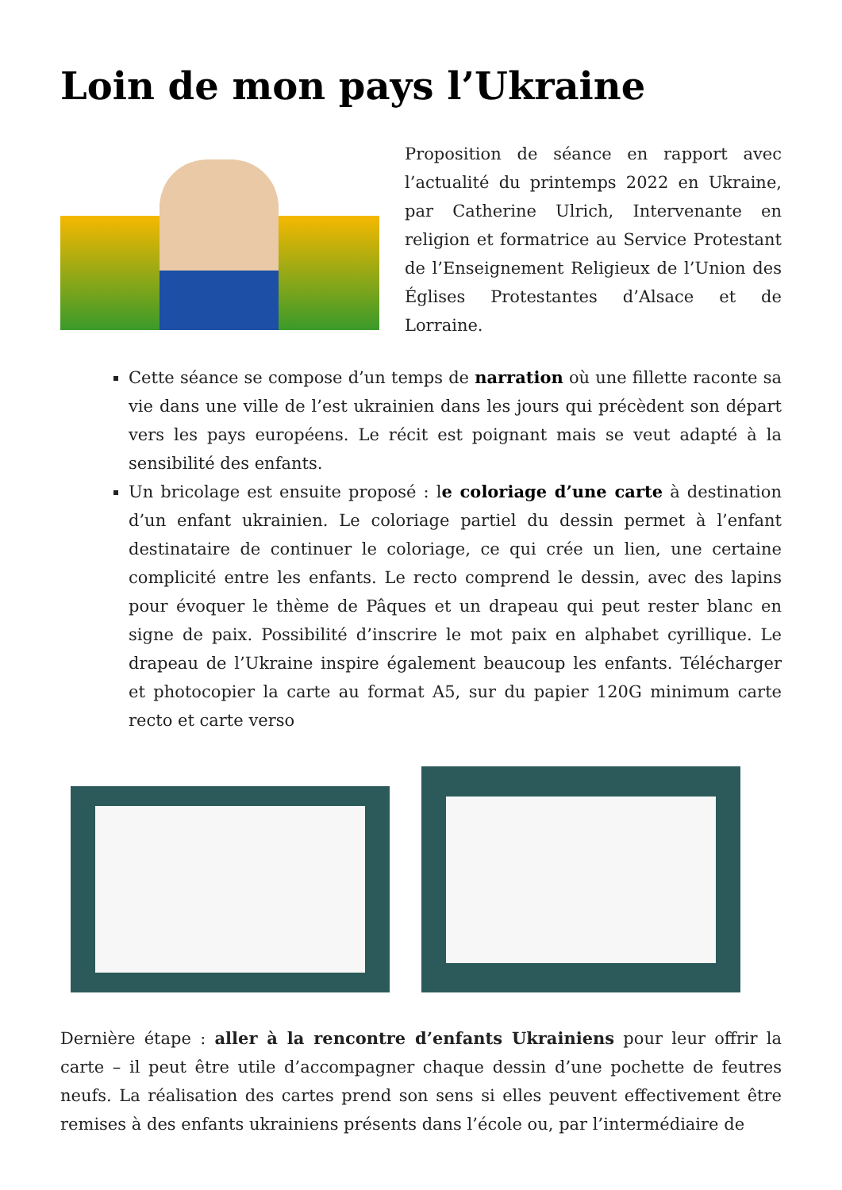Loin de mon pays l’Ukraine
Proposition de séance en rapport avec l’actualité du printemps 2022 en Ukraine, par Catherine Ulrich, Intervenante en religion et formatrice au Service Protestant de l’Enseignement Religieux de l’Union des Églises Protestantes d’Alsace et de Lorraine.
Cette séance se compose d’un temps de narration où une fillette raconte sa vie dans une ville de l’est ukrainien dans les jours qui précèdent son départ vers les pays européens. Le récit est poignant mais se veut adapté à la sensibilité des enfants.
Un bricolage est ensuite proposé : le coloriage d’une carte à destination d’un enfant ukrainien. Le coloriage partiel du dessin permet à l’enfant destinataire de continuer le coloriage, ce qui crée un lien, une certaine complicité entre les enfants. Le recto comprend le dessin, avec des lapins pour évoquer le thème de Pâques et un drapeau qui peut rester blanc en signe de paix. Possibilité d’inscrire le mot paix en alphabet cyrillique. Le drapeau de l’Ukraine inspire également beaucoup les enfants. Télécharger et photocopier la carte au format A5, sur du papier 120G minimum carte recto et carte verso
Dernière étape : aller à la rencontre d’enfants Ukrainiens pour leur offrir la carte – il peut être utile d’accompagner chaque dessin d’une pochette de feutres neufs. La réalisation des cartes prend son sens si elles peuvent effectivement être remises à des enfants ukrainiens présents dans l’école ou, par l’intermédiaire de